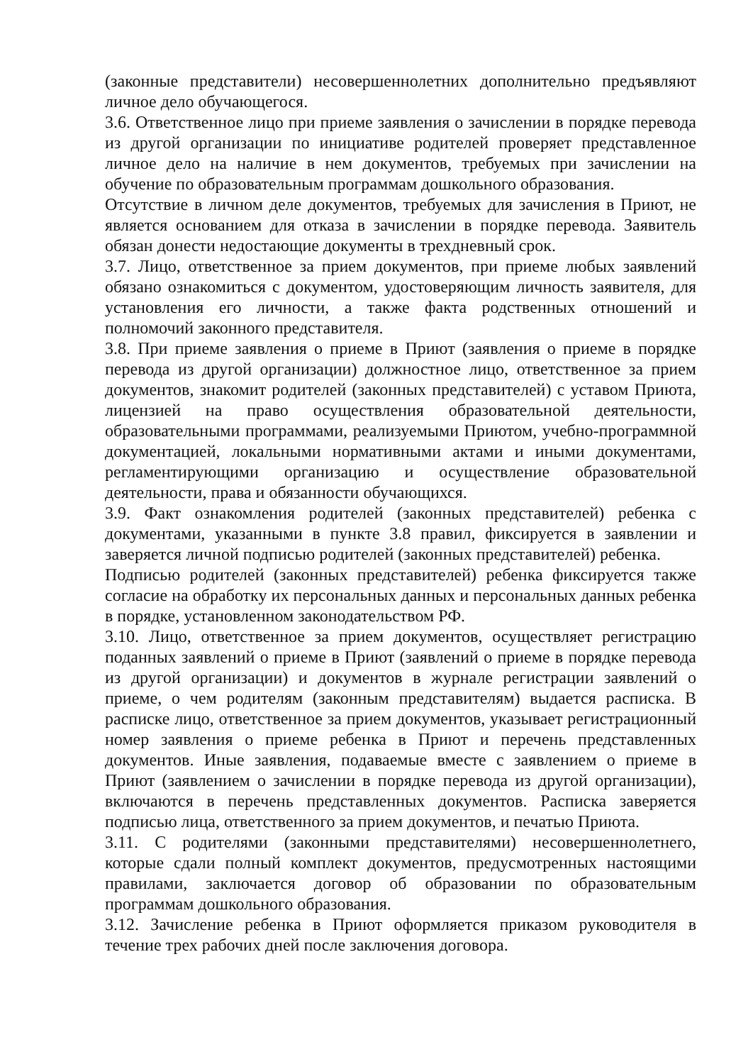(законные представители) несовершеннолетних дополнительно предъявляют личное дело обучающегося.
3.6. Ответственное лицо при приеме заявления о зачислении в порядке перевода из другой организации по инициативе родителей проверяет представленное личное дело на наличие в нем документов, требуемых при зачислении на обучение по образовательным программам дошкольного образования.
Отсутствие в личном деле документов, требуемых для зачисления в Приют, не является основанием для отказа в зачислении в порядке перевода. Заявитель обязан донести недостающие документы в трехдневный срок.
3.7. Лицо, ответственное за прием документов, при приеме любых заявлений обязано ознакомиться с документом, удостоверяющим личность заявителя, для установления его личности, а также факта родственных отношений и полномочий законного представителя.
3.8. При приеме заявления о приеме в Приют (заявления о приеме в порядке перевода из другой организации) должностное лицо, ответственное за прием документов, знакомит родителей (законных представителей) с уставом Приюта, лицензией на право осуществления образовательной деятельности, образовательными программами, реализуемыми Приютом, учебно-программной документацией, локальными нормативными актами и иными документами, регламентирующими организацию и осуществление образовательной деятельности, права и обязанности обучающихся.
3.9. Факт ознакомления родителей (законных представителей) ребенка с документами, указанными в пункте 3.8 правил, фиксируется в заявлении и заверяется личной подписью родителей (законных представителей) ребенка.
Подписью родителей (законных представителей) ребенка фиксируется также согласие на обработку их персональных данных и персональных данных ребенка в порядке, установленном законодательством РФ.
3.10. Лицо, ответственное за прием документов, осуществляет регистрацию поданных заявлений о приеме в Приют (заявлений о приеме в порядке перевода из другой организации) и документов в журнале регистрации заявлений о приеме, о чем родителям (законным представителям) выдается расписка. В расписке лицо, ответственное за прием документов, указывает регистрационный номер заявления о приеме ребенка в Приют и перечень представленных документов. Иные заявления, подаваемые вместе с заявлением о приеме в Приют (заявлением о зачислении в порядке перевода из другой организации), включаются в перечень представленных документов. Расписка заверяется подписью лица, ответственного за прием документов, и печатью Приюта.
3.11. С родителями (законными представителями) несовершеннолетнего, которые сдали полный комплект документов, предусмотренных настоящими правилами, заключается договор об образовании по образовательным программам дошкольного образования.
3.12. Зачисление ребенка в Приют оформляется приказом руководителя в течение трех рабочих дней после заключения договора.